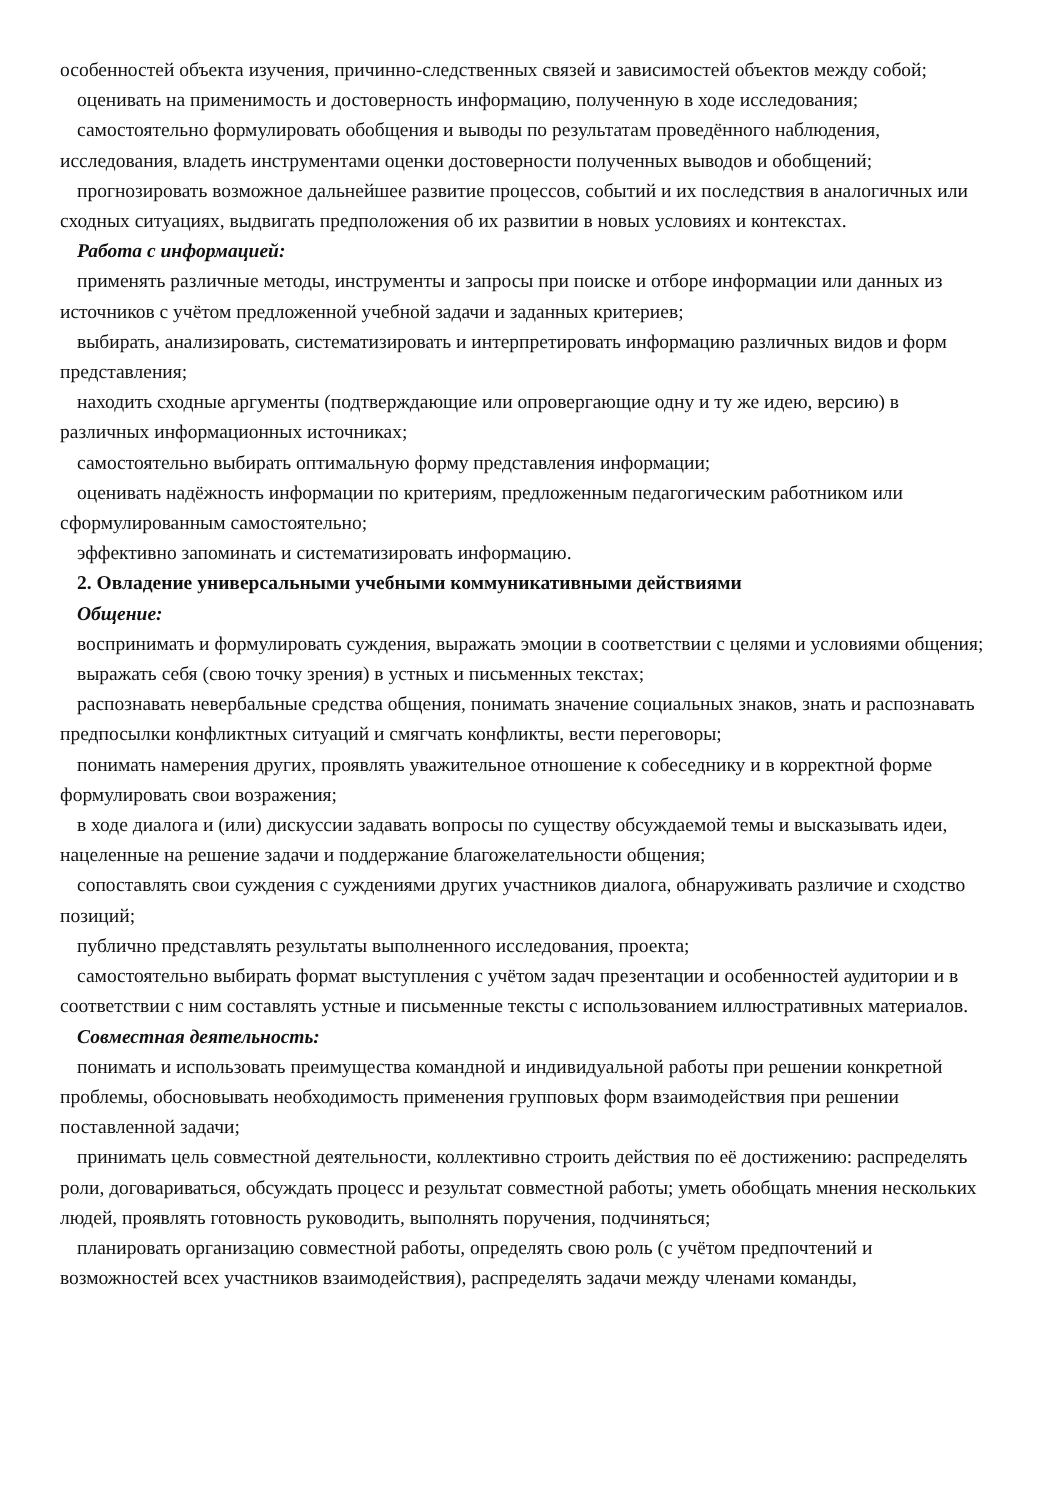особенностей объекта изучения, причинно-следственных связей и зависимостей объектов между собой;
оценивать на применимость и достоверность информацию, полученную в ходе исследования;
самостоятельно формулировать обобщения и выводы по результатам проведённого наблюдения, исследования, владеть инструментами оценки достоверности полученных выводов и обобщений;
прогнозировать возможное дальнейшее развитие процессов, событий и их последствия в аналогичных или сходных ситуациях, выдвигать предположения об их развитии в новых условиях и контекстах.
Работа с информацией:
применять различные методы, инструменты и запросы при поиске и отборе информации или данных из источников с учётом предложенной учебной задачи и заданных критериев;
выбирать, анализировать, систематизировать и интерпретировать информацию различных видов и форм представления;
находить сходные аргументы (подтверждающие или опровергающие одну и ту же идею, версию) в различных информационных источниках;
самостоятельно выбирать оптимальную форму представления информации;
оценивать надёжность информации по критериям, предложенным педагогическим работником или сформулированным самостоятельно;
эффективно запоминать и систематизировать информацию.
2. Овладение универсальными учебными коммуникативными действиями
Общение:
воспринимать и формулировать суждения, выражать эмоции в соответствии с целями и условиями общения;
выражать себя (свою точку зрения) в устных и письменных текстах;
распознавать невербальные средства общения, понимать значение социальных знаков, знать и распознавать предпосылки конфликтных ситуаций и смягчать конфликты, вести переговоры;
понимать намерения других, проявлять уважительное отношение к собеседнику и в корректной форме формулировать свои возражения;
в ходе диалога и (или) дискуссии задавать вопросы по существу обсуждаемой темы и высказывать идеи, нацеленные на решение задачи и поддержание благожелательности общения;
сопоставлять свои суждения с суждениями других участников диалога, обнаруживать различие и сходство позиций;
публично представлять результаты выполненного исследования, проекта;
самостоятельно выбирать формат выступления с учётом задач презентации и особенностей аудитории и в соответствии с ним составлять устные и письменные тексты с использованием иллюстративных материалов.
Совместная деятельность:
понимать и использовать преимущества командной и индивидуальной работы при решении конкретной проблемы, обосновывать необходимость применения групповых форм взаимодействия при решении поставленной задачи;
принимать цель совместной деятельности, коллективно строить действия по её достижению: распределять роли, договариваться, обсуждать процесс и результат совместной работы; уметь обобщать мнения нескольких людей, проявлять готовность руководить, выполнять поручения, подчиняться;
планировать организацию совместной работы, определять свою роль (с учётом предпочтений и возможностей всех участников взаимодействия), распределять задачи между членами команды,